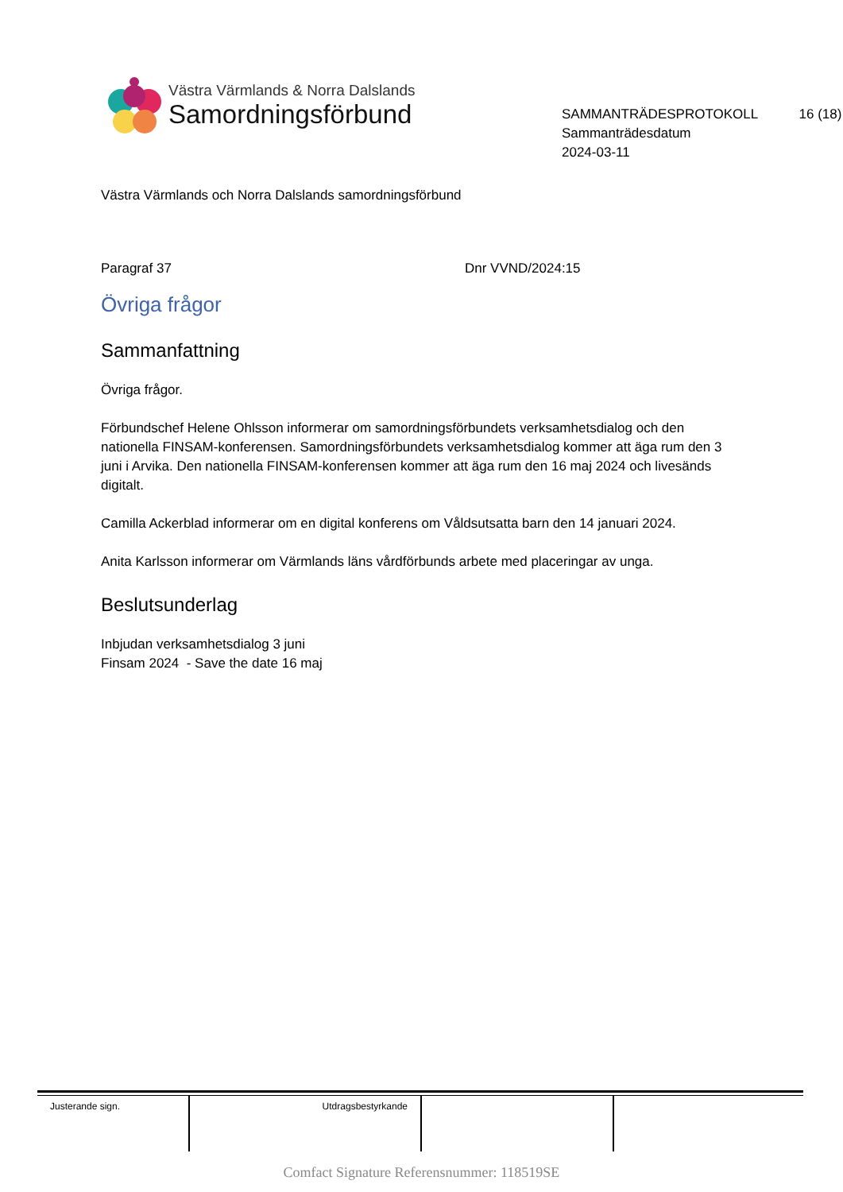Västra Värmlands & Norra Dalslands
Samordningsförbund
SAMMANTRÄDESPROTOKOLL 16 (18)
Sammanträdesdatum
2024-03-11
Västra Värmlands och Norra Dalslands samordningsförbund
Paragraf 37 Dnr VVND/2024:15
Övriga frågor
Sammanfattning
Övriga frågor.
Förbundschef Helene Ohlsson informerar om samordningsförbundets verksamhetsdialog och den nationella FINSAM-konferensen. Samordningsförbundets verksamhetsdialog kommer att äga rum den 3 juni i Arvika. Den nationella FINSAM-konferensen kommer att äga rum den 16 maj 2024 och livesänds digitalt.
Camilla Ackerblad informerar om en digital konferens om Våldsutsatta barn den 14 januari 2024.
Anita Karlsson informerar om Värmlands läns vårdförbunds arbete med placeringar av unga.
Beslutsunderlag
Inbjudan verksamhetsdialog 3 juni
Finsam 2024 - Save the date 16 maj
| Justerande sign. | Utdragsbestyrkande | | |
Comfact Signature Referensnummer: 118519SE